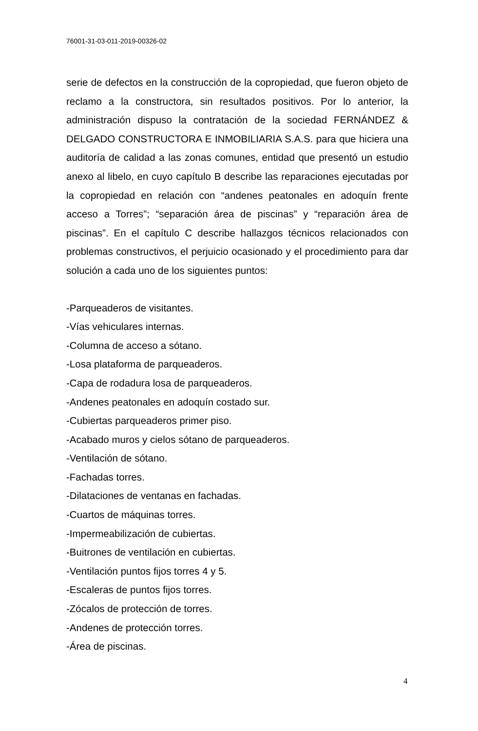76001-31-03-011-2019-00326-02
serie de defectos en la construcción de la copropiedad, que fueron objeto de reclamo a la constructora, sin resultados positivos. Por lo anterior, la administración dispuso la contratación de la sociedad FERNÁNDEZ & DELGADO CONSTRUCTORA E INMOBILIARIA S.A.S. para que hiciera una auditoría de calidad a las zonas comunes, entidad que presentó un estudio anexo al libelo, en cuyo capítulo B describe las reparaciones ejecutadas por la copropiedad en relación con “andenes peatonales en adoquín frente acceso a Torres”; “separación área de piscinas” y “reparación área de piscinas”. En el capítulo C describe hallazgos técnicos relacionados con problemas constructivos, el perjuicio ocasionado y el procedimiento para dar solución a cada uno de los siguientes puntos:
-Parqueaderos de visitantes.
-Vías vehiculares internas.
-Columna de acceso a sótano.
-Losa plataforma de parqueaderos.
-Capa de rodadura losa de parqueaderos.
-Andenes peatonales en adoquín costado sur.
-Cubiertas parqueaderos primer piso.
-Acabado muros y cielos sótano de parqueaderos.
-Ventilación de sótano.
-Fachadas torres.
-Dilataciones de ventanas en fachadas.
-Cuartos de máquinas torres.
-Impermeabilización de cubiertas.
-Buitrones de ventilación en cubiertas.
-Ventilación puntos fijos torres 4 y 5.
-Escaleras de puntos fijos torres.
-Zócalos de protección de torres.
-Andenes de protección torres.
-Área de piscinas.
4